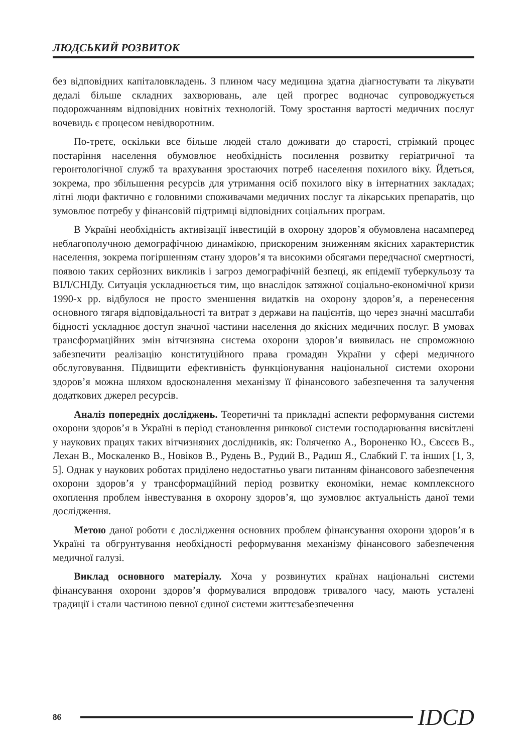ЛЮДСЬКИЙ РОЗВИТОК
без відповідних капіталовкладень. З плином часу медицина здатна діагностувати та лікувати дедалі більше складних захворювань, але цей прогрес водночас супроводжується подорожчанням відповідних новітніх технологій. Тому зростання вартості медичних послуг вочевидь є процесом невідворотним.
По-третє, оскільки все більше людей стало доживати до старості, стрімкий процес постаріння населення обумовлює необхідність посилення розвитку геріатричної та геронтологічної служб та врахування зростаючих потреб населення похилого віку. Йдеться, зокрема, про збільшення ресурсів для утримання осіб похилого віку в інтернатних закладах; літні люди фактично є головними споживачами медичних послуг та лікарських препаратів, що зумовлює потребу у фінансовій підтримці відповідних соціальних програм.
В Україні необхідність активізації інвестицій в охорону здоров’я обумовлена насамперед неблагополучною демографічною динамікою, прискореним зниженням якісних характеристик населення, зокрема погіршенням стану здоров’я та високими обсягами передчасної смертності, появою таких серйозних викликів і загроз демографічній безпеці, як епідемії туберкульозу та ВІЛ/СНІДу. Ситуація ускладнюється тим, що внаслідок затяжної соціально-економічної кризи 1990-х рр. відбулося не просто зменшення видатків на охорону здоров’я, а перенесення основного тягаря відповідальності та витрат з держави на пацієнтів, що через значні масштаби бідності ускладнює доступ значної частини населення до якісних медичних послуг. В умовах трансформаційних змін вітчизняна система охорони здоров’я виявилась не спроможною забезпечити реалізацію конституційного права громадян України у сфері медичного обслуговування. Підвищити ефективність функціонування національної системи охорони здоров’я можна шляхом вдосконалення механізму її фінансового забезпечення та залучення додаткових джерел ресурсів.
Аналіз попередніх досліджень. Теоретичні та прикладні аспекти реформування системи охорони здоров’я в Україні в період становлення ринкової системи господарювання висвітлені у наукових працях таких вітчизняних дослідників, як: Голяченко А., Вороненко Ю., Євсєєв В., Лехан В., Москаленко В., Новіков В., Рудень В., Рудий В., Радиш Я., Слабкий Г. та інших [1, 3, 5]. Однак у наукових роботах приділено недостатньо уваги питанням фінансового забезпечення охорони здоров’я у трансформаційний період розвитку економіки, немає комплексного охоплення проблем інвестування в охорону здоров’я, що зумовлює актуальність даної теми дослідження.
Метою даної роботи є дослідження основних проблем фінансування охорони здоров’я в Україні та обгрунтування необхідності реформування механізму фінансового забезпечення медичної галузі.
Виклад основного матеріалу. Хоча у розвинутих країнах національні системи фінансування охорони здоров’я формувалися впродовж тривалого часу, мають усталені традиції і стали частиною певної єдиної системи життєзабезпечення
86 IDCD